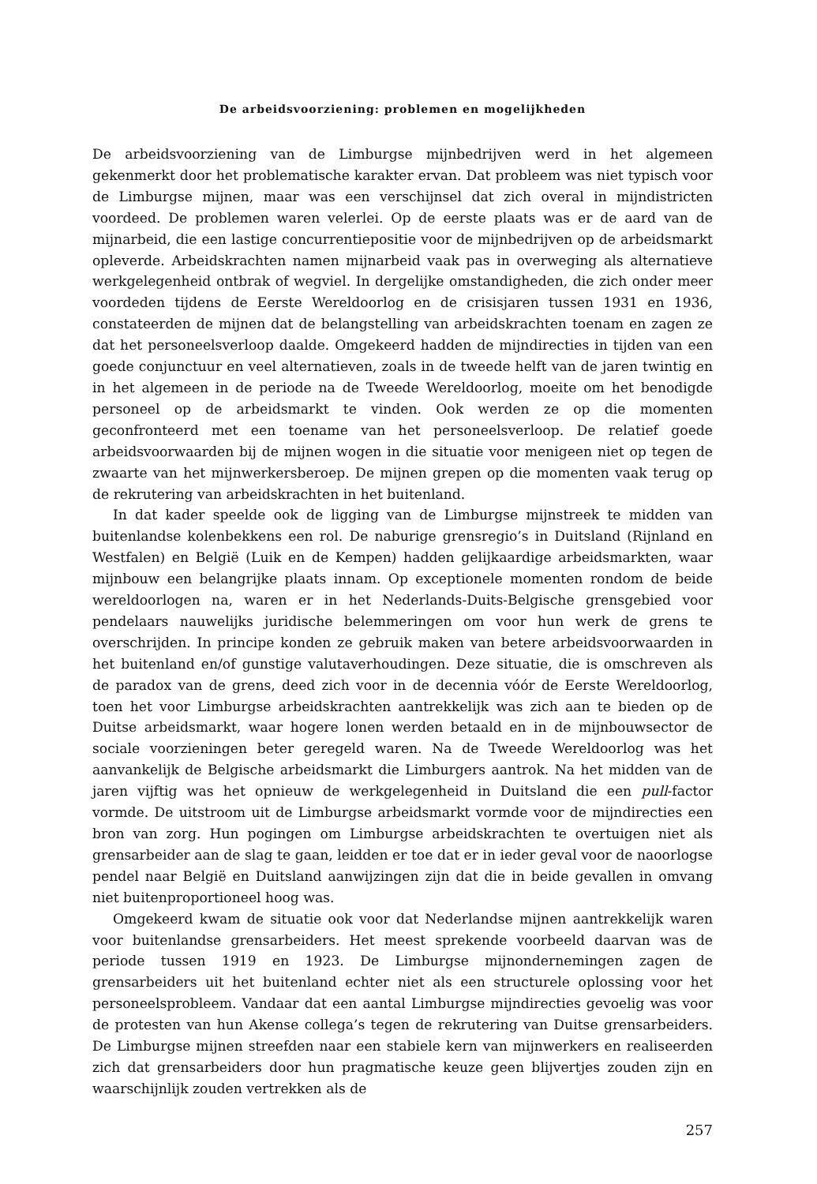De arbeidsvoorziening: problemen en mogelijkheden
De arbeidsvoorziening van de Limburgse mijnbedrijven werd in het algemeen gekenmerkt door het problematische karakter ervan. Dat probleem was niet typisch voor de Limburgse mijnen, maar was een verschijnsel dat zich overal in mijndistricten voordeed. De problemen waren velerlei. Op de eerste plaats was er de aard van de mijnarbeid, die een lastige concurrentiepositie voor de mijnbedrijven op de arbeidsmarkt opleverde. Arbeidskrachten namen mijnarbeid vaak pas in overweging als alternatieve werkgelegenheid ontbrak of wegviel. In dergelijke omstandigheden, die zich onder meer voordeden tijdens de Eerste Wereldoorlog en de crisisjaren tussen 1931 en 1936, constateerden de mijnen dat de belangstelling van arbeidskrachten toenam en zagen ze dat het personeelsverloop daalde. Omgekeerd hadden de mijndirecties in tijden van een goede conjunctuur en veel alternatieven, zoals in de tweede helft van de jaren twintig en in het algemeen in de periode na de Tweede Wereldoorlog, moeite om het benodigde personeel op de arbeidsmarkt te vinden. Ook werden ze op die momenten geconfronteerd met een toename van het personeelsverloop. De relatief goede arbeidsvoorwaarden bij de mijnen wogen in die situatie voor menigeen niet op tegen de zwaarte van het mijnwerkersberoep. De mijnen grepen op die momenten vaak terug op de rekrutering van arbeidskrachten in het buitenland.
In dat kader speelde ook de ligging van de Limburgse mijnstreek te midden van buitenlandse kolenbekkens een rol. De naburige grensregio’s in Duitsland (Rijnland en Westfalen) en België (Luik en de Kempen) hadden gelijkaardige arbeidsmarkten, waar mijnbouw een belangrijke plaats innam. Op exceptionele momenten rondom de beide wereldoorlogen na, waren er in het Nederlands-Duits-Belgische grensgebied voor pendelaars nauwelijks juridische belemmeringen om voor hun werk de grens te overschrijden. In principe konden ze gebruik maken van betere arbeidsvoorwaarden in het buitenland en/of gunstige valutaverhoudingen. Deze situatie, die is omschreven als de paradox van de grens, deed zich voor in de decennia vóór de Eerste Wereldoorlog, toen het voor Limburgse arbeidskrachten aantrekkelijk was zich aan te bieden op de Duitse arbeidsmarkt, waar hogere lonen werden betaald en in de mijnbouwsector de sociale voorzieningen beter geregeld waren. Na de Tweede Wereldoorlog was het aanvankelijk de Belgische arbeidsmarkt die Limburgers aantrok. Na het midden van de jaren vijftig was het opnieuw de werkgelegenheid in Duitsland die een pull-factor vormde. De uitstroom uit de Limburgse arbeidsmarkt vormde voor de mijndirecties een bron van zorg. Hun pogingen om Limburgse arbeidskrachten te overtuigen niet als grensarbeider aan de slag te gaan, leidden er toe dat er in ieder geval voor de naoorlogse pendel naar België en Duitsland aanwijzingen zijn dat die in beide gevallen in omvang niet buitenproportioneel hoog was.
Omgekeerd kwam de situatie ook voor dat Nederlandse mijnen aantrekkelijk waren voor buitenlandse grensarbeiders. Het meest sprekende voorbeeld daarvan was de periode tussen 1919 en 1923. De Limburgse mijnondernemingen zagen de grensarbeiders uit het buitenland echter niet als een structurele oplossing voor het personeelsprobleem. Vandaar dat een aantal Limburgse mijndirecties gevoelig was voor de protesten van hun Akense collega’s tegen de rekrutering van Duitse grensarbeiders. De Limburgse mijnen streefden naar een stabiele kern van mijnwerkers en realiseerden zich dat grensarbeiders door hun pragmatische keuze geen blijvertjes zouden zijn en waarschijnlijk zouden vertrekken als de
257